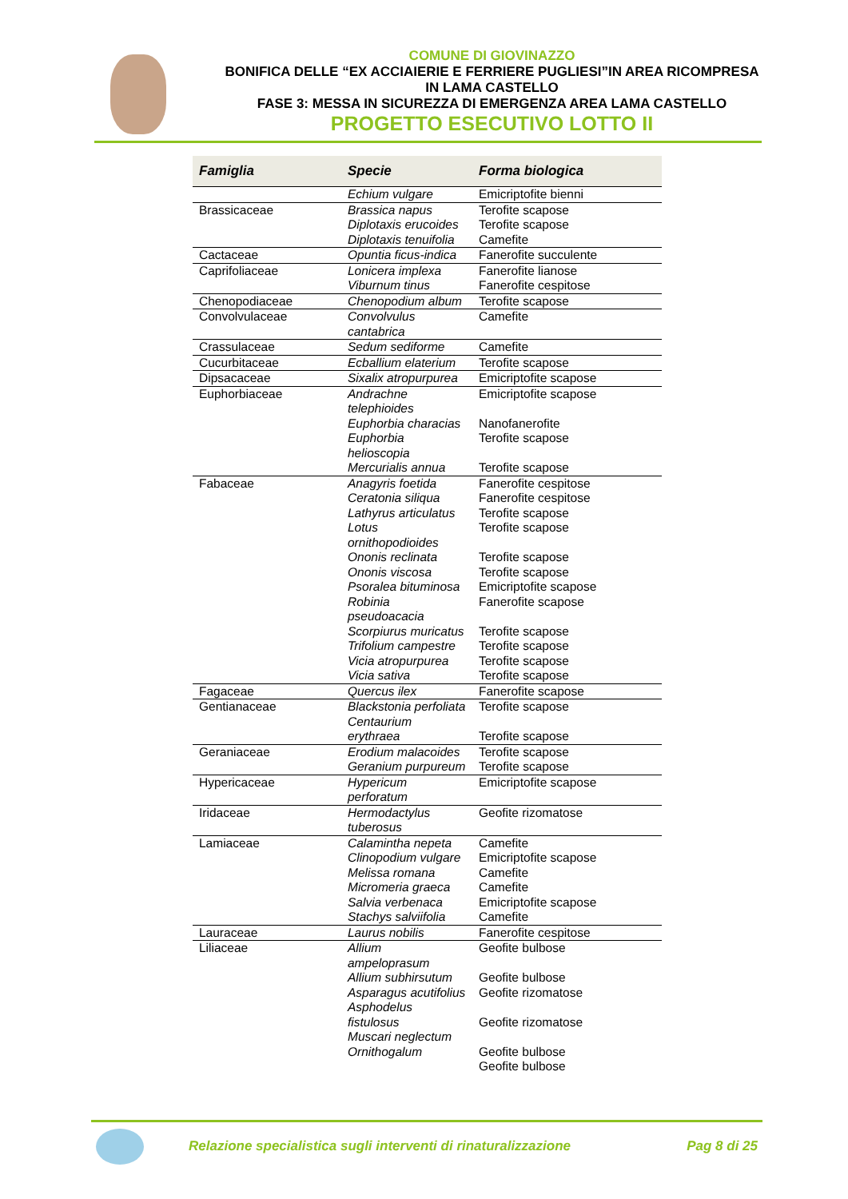COMUNE DI GIOVINAZZO
BONIFICA DELLE “EX ACCIAIERIE E FERRIERE PUGLIESI”IN AREA RICOMPRESA IN LAMA CASTELLO
FASE 3: MESSA IN SICUREZZA DI EMERGENZA AREA LAMA CASTELLO
PROGETTO ESECUTIVO LOTTO II
| Famiglia | Specie | Forma biologica |
| --- | --- | --- |
| | Echium vulgare | Emicriptofite bienni |
| Brassicaceae | Brassica napus Diplotaxis erucoides Diplotaxis tenuifolia | Terofite scapose Terofite scapose Camefite |
| Cactaceae | Opuntia ficus-indica | Fanerofite succulente |
| Caprifoliaceae | Lonicera implexa Viburnum tinus | Fanerofite lianose Fanerofite cespitose |
| Chenopodiaceae | Chenopodium album | Terofite scapose |
| Convolvulaceae | Convolvulus cantabrica | Camefite |
| Crassulaceae | Sedum sediforme | Camefite |
| Cucurbitaceae | Ecballium elaterium | Terofite scapose |
| Dipsacaceae | Sixalix atropurpurea | Emicriptofite scapose |
| Euphorbiaceae | Andrachne telephioides Euphorbia characias Euphorbia helioscopia Mercurialis annua | Emicriptofite scapose Nanofanerofite Terofite scapose Terofite scapose |
| Fabaceae | Anagyris foetida Ceratonia siliqua Lathyrus articulatus Lotus ornithopodioides Ononis reclinata Ononis viscosa Psoralea bituminosa Robinia pseudoacacia Scorpiurus muricatus Trifolium campestre Vicia atropurpurea Vicia sativa | Fanerofite cespitose Fanerofite cespitose Terofite scapose Terofite scapose Terofite scapose Terofite scapose Emicriptofite scapose Fanerofite scapose Terofite scapose Terofite scapose Terofite scapose Terofite scapose |
| Fagaceae | Quercus ilex | Fanerofite scapose |
| Gentianaceae | Blackstonia perfoliata Centaurium erythraea | Terofite scapose Terofite scapose |
| Geraniaceae | Erodium malacoides Geranium purpureum | Terofite scapose Terofite scapose |
| Hypericaceae | Hypericum perforatum | Emicriptofite scapose |
| Iridaceae | Hermodactylus tuberosus | Geofite rizomatose |
| Lamiaceae | Calamintha nepeta Clinopodium vulgare Melissa romana Micromeria graeca Salvia verbenaca Stachys salviifolia | Camefite Emicriptofite scapose Camefite Camefite Emicriptofite scapose Camefite |
| Lauraceae | Laurus nobilis | Fanerofite cespitose |
| Liliaceae | Allium ampeloprasum Allium subhirsutum Asparagus acutifolius Asphodelus fistulosus Muscari neglectum Ornithogalum | Geofite bulbose Geofite bulbose Geofite rizomatose Geofite rizomatose Geofite bulbose Geofite bulbose |
Relazione specialistica sugli interventi di rinaturalizzazione Pag 8 di 25